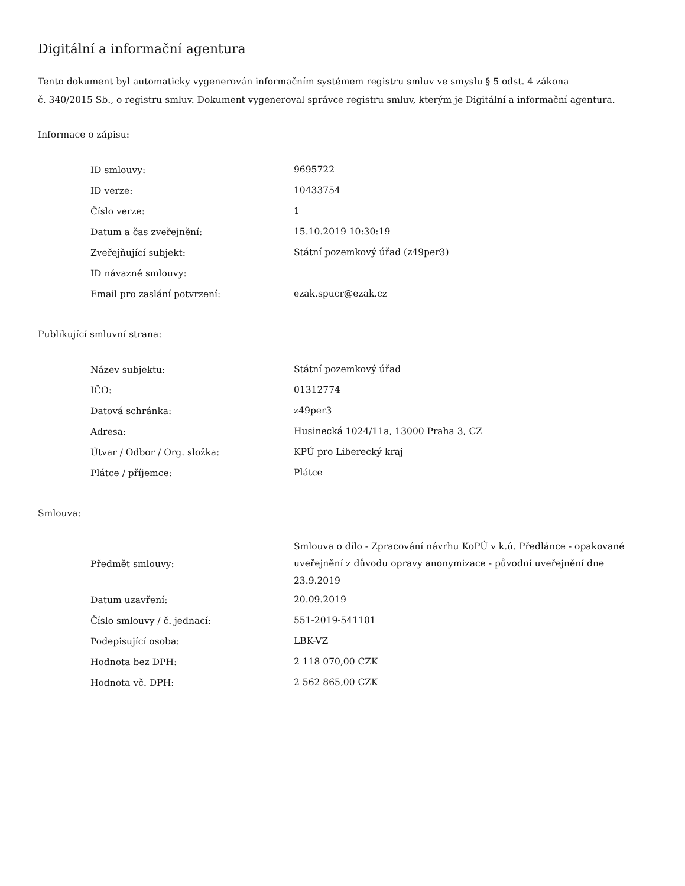Digitální a informační agentura
Tento dokument byl automaticky vygenerován informačním systémem registru smluv ve smyslu § 5 odst. 4 zákona
č. 340/2015 Sb., o registru smluv. Dokument vygeneroval správce registru smluv, kterým je Digitální a informační agentura.
Informace o zápisu:
| ID smlouvy: | 9695722 |
| ID verze: | 10433754 |
| Číslo verze: | 1 |
| Datum a čas zveřejnění: | 15.10.2019 10:30:19 |
| Zveřejňující subjekt: | Státní pozemkový úřad (z49per3) |
| ID návazné smlouvy: | |
| Email pro zaslání potvrzení: | ezak.spucr@ezak.cz |
Publikující smluvní strana:
| Název subjektu: | Státní pozemkový úřad |
| IČO: | 01312774 |
| Datová schránka: | z49per3 |
| Adresa: | Husinecká 1024/11a, 13000 Praha 3, CZ |
| Útvar / Odbor / Org. složka: | KPÚ pro Liberecký kraj |
| Plátce / příjemce: | Plátce |
Smlouva:
| Předmět smlouvy: | Smlouva o dílo - Zpracování návrhu KoPÚ v k.ú. Předlánce - opakované uveřejnění z důvodu opravy anonymizace - původní uveřejnění dne 23.9.2019 |
| Datum uzavření: | 20.09.2019 |
| Číslo smlouvy / č. jednací: | 551-2019-541101 |
| Podepisující osoba: | LBK-VZ |
| Hodnota bez DPH: | 2 118 070,00 CZK |
| Hodnota vč. DPH: | 2 562 865,00 CZK |